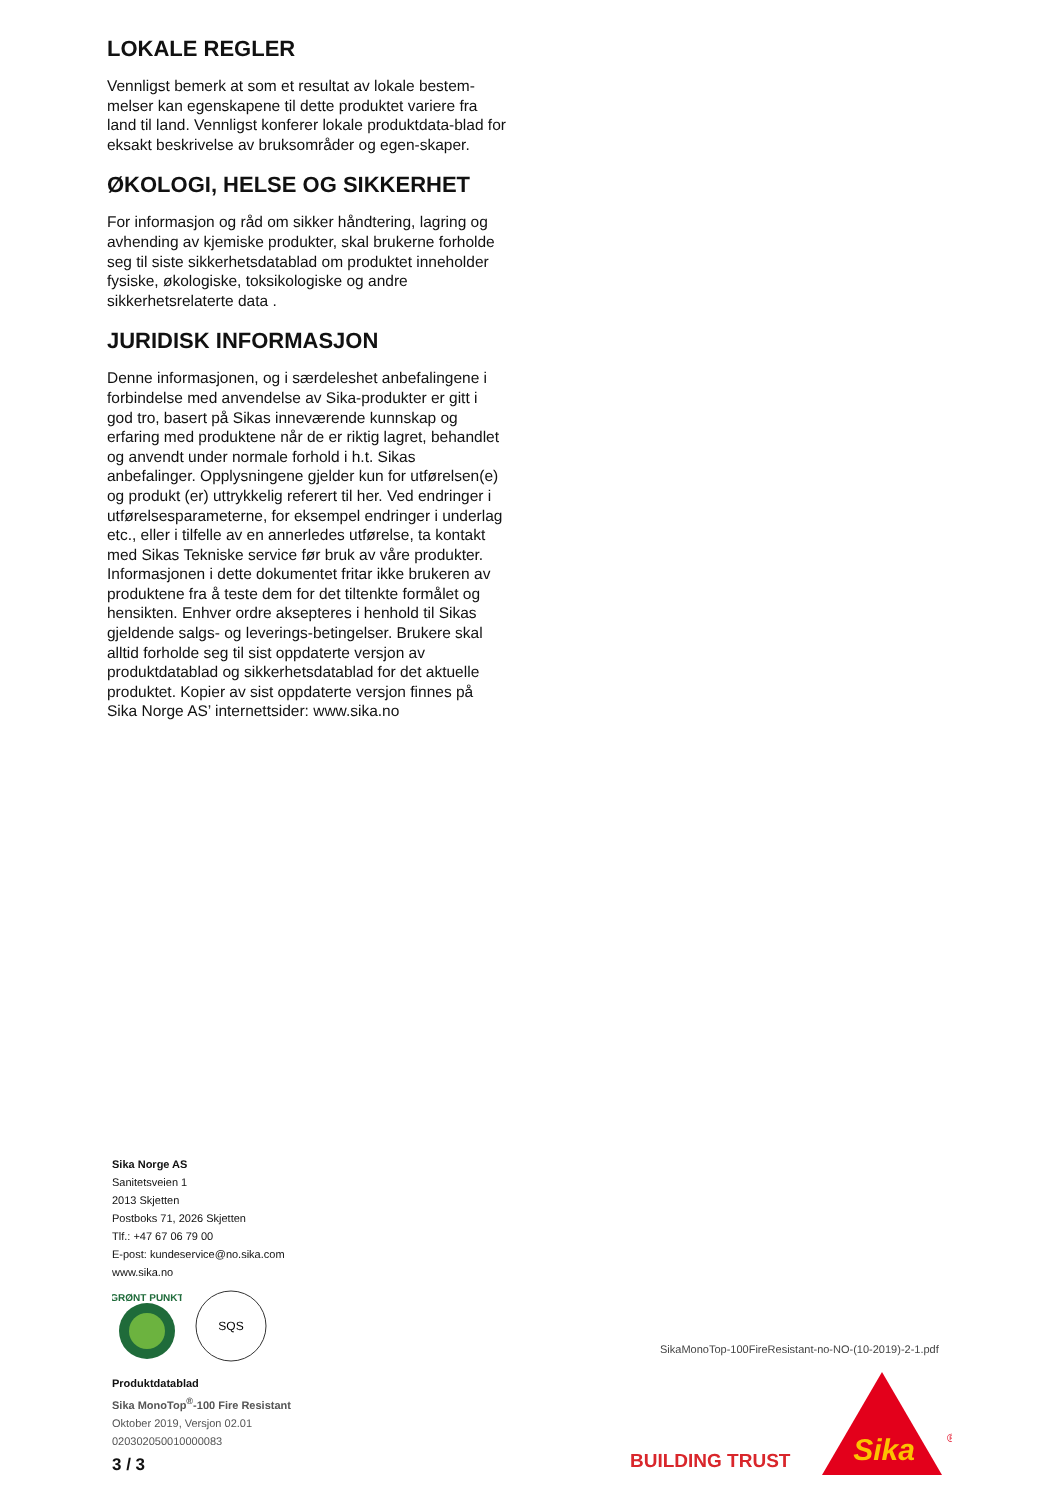LOKALE REGLER
Vennligst bemerk at som et resultat av lokale bestem-melser kan egenskapene til dette produktet variere fra land til land. Vennligst konferer lokale produktdata-blad for eksakt beskrivelse av bruksområder og egen-skaper.
ØKOLOGI, HELSE OG SIKKERHET
For informasjon og råd om sikker håndtering, lagring og avhending av kjemiske produkter, skal brukerne forholde seg til siste sikkerhetsdatablad om produktet inneholder fysiske, økologiske, toksikologiske og andre sikkerhetsrelaterte data .
JURIDISK INFORMASJON
Denne informasjonen, og i særdeleshet anbefalingene i forbindelse med anvendelse av Sika-produkter er gitt i god tro, basert på Sikas inneværende kunnskap og erfaring med produktene når de er riktig lagret, behandlet og anvendt under normale forhold i h.t. Sikas anbefalinger. Opplysningene gjelder kun for utførelsen(e) og produkt (er) uttrykkelig referert til her. Ved endringer i utførelsesparameterne, for eksempel endringer i underlag etc., eller i tilfelle av en annerledes utførelse, ta kontakt med Sikas Tekniske service før bruk av våre produkter. Informasjonen i dette dokumentet fritar ikke brukeren av produktene fra å teste dem for det tiltenkte formålet og hensikten. Enhver ordre aksepteres i henhold til Sikas gjeldende salgs- og leverings-betingelser. Brukere skal alltid forholde seg til sist oppdaterte versjon av produktdatablad og sikkerhetsdatablad for det aktuelle produktet. Kopier av sist oppdaterte versjon finnes på Sika Norge AS’ internettsider: www.sika.no
Sika Norge AS
Sanitetsveien 1
2013 Skjetten
Postboks 71, 2026 Skjetten
Tlf.: +47 67 06 79 00
E-post: kundeservice@no.sika.com
www.sika.no
GRØNT PUNKT
SQS
Produktdatablad
Sika MonoTop<sup>®</sup>-100 Fire Resistant
Oktober 2019, Versjon 02.01
020302050010000083
SikaMonoTop-100FireResistant-no-NO-(10-2019)-2-1.pdf
3 / 3 BUILDING TRUST
Sika
®